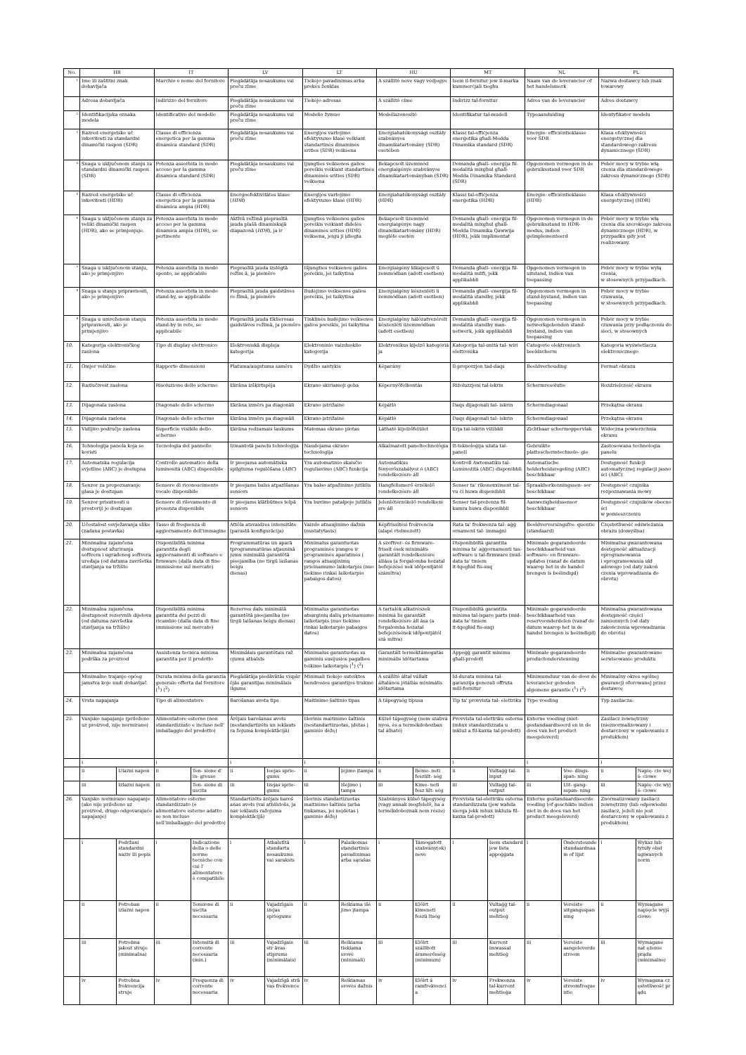| No. | HR | | IT | | LV | | LT | | HU | | MT | | NL | | PL | |
| --- | --- | --- | --- | --- | --- | --- | --- | --- | --- | --- | --- | --- | --- | --- | --- | --- |
| 1 | Ime ili zaštitni znak dobavljača | | Marchio o nome del fornitore | | Piegādātāja nosaukums vai preču zīme | | Tiekėjo pavadinimas arba prekės ženklas | | A szállító neve vagy védjegye | | Isem il-fornitur jew il-marka kummerċjali tiegħu | | Naam van de leverancier of het handelsmerk | | Nazwa dostawcy lub znak towarowy | |
| | Adresa dobavljača | | Indirizzo del fornitore | | Piegādātāja nosaukums vai preču zīme | | Tiekėjo adresas | | A szállító címe | | Indirizz tal-fornitur | | Adres van de leverancier | | Adres dostawcy | |
| 2 | Identifikacijska oznaka modela | | Identificativo del modello | | Piegādātāja nosaukums vai preču zīme | | Modelio žymuo | | Modellazonosító | | Identifikatur tal-mudell | | Typeaanduiding | | Identyfikator modelu | |
| 3 | Razred energetske uč inkovitosti za standardni dinamički raspon (SDR) | | Classe di efficienza energetica per la gamma dinamica standard (SDR) | | Piegādātāja nosaukums vai preču zīme | | Energijos vartojimo efektyvumo klasė veikiant standartinės dinaminės srities (SDR) veiksena | | Energiahatékonysági osztály szabványos dinamikatartomány (SDR) esetében | | Klassi tal-effiċjenza enerġetika għall-Medda Dinamika standard (SDR) | | Energie- efficiëntieklasse voor SDR | | Klasa efektywności energetycznej dla standardowego zakresu dynamicznego (SDR) | |
| 4 | Snaga u uključenom stanju za standardni dinamički raspon (SDR) | | Potenza assorbita in modo acceso per la gamma dinamica standard (SDR) | | Piegādātāja nosaukums vai preču zīme | | Įjungties veiksenos galios poreikis veikiant standartinės dinaminės srities (SDR) veiksena | | Bekapcsolt üzemmód energiaigénye szabványos dinamikatartományban (SDR) | | Domanda għall- enerġija fil-modalità mixgħul għall-Medda Dinamika Standard (SDR) | | Opgenomen vermogen in de gebruiksstand voor SDR | | Pobór mocy w trybie włą czenia dla standardowego zakresu dynamicznego (SDR) | |
| 5 | Razred energetske uč inkovitosti (HDR) | | Classe di efficienza energetica per la gamma dinamica ampia (HDR) | | Energoefektivitātes klase ( HDR ) | | Energijos vartojimo efektyvumo klasė (HDR) | | Energiahatékonysági osztály (HDR) | | Klassi tal-effiċjenza enerġetika (HDR) | | Energie- efficiëntieklasse (HDR) | | Klasa efektywności energetycznej (HDR) | |
| 6 | Snaga u uključenom stanju za veliki dinamički raspon (HDR), ako se primjenjuje. | | Potenza assorbita in modo acceso per la gamma dinamica ampia (HDR), se pertinente | | Aktīvā režīmā pieprasītā jauda plašā dinamiskajā diapazonā ( HDR ), ja ir | | Įjungties veiksenos galios poreikis veikiant didelės dinaminės srities (HDR) veiksena, jeigu ji įdiegta | | Bekapcsolt üzemmód energiaigénye nagy dinamikatartomány (HDR) megléte esetén | | Domanda għall- enerġija fil-modalità mixgħul għall-Medda Dinamika Qawwija (HDR), jekk implimentat | | Opgenomen vermogen in de gebruiksstand in HDR-modus, indien geïmplementeerd | | Pobór mocy w trybie włą czenia dla szerokiego zakresu dynamicznego (HDR), w przypadku gdy jest realizowany. | |
| 7 | Snaga u isključenom stanju, ako je primjenjivo | | Potenza assorbita in modo spento, se applicabile | | Pieprasītā jauda izslēgtā režīm ā, ja piemēro | | Išjungties veiksenos galios poreikis, jei taikytina | | Energiaigény kikapcsolt ü zemmódban (adott esetben) | | Domanda għall- enerġija fil-modalità mitfi, jekk applikabbli | | Opgenomen vermogen in uitstand, indien van toepassing | | Pobór mocy w trybie wyłą czenia, w stosownych przypadkach. | |
| 8 | Snaga u stanju pripravnosti, ako je primjenjivo | | Potenza assorbita in modo stand-by, se applicabile | | Pieprasītā jauda gaidstāves re žīmā, ja piemēro | | Budėjimo veiksenos galios poreikis, jei taikytina | | Energiaigény készenléti ü zemmódban (adott esetben) | | Domanda għall- enerġija fil-modalità standby, jekk applikabbli | | Opgenomen vermogen in stand-bystand, indien van toepassing | | Pobór mocy w trybie czuwania, w stosownych przypadkach. | |
| 9 | Snaga u umreženom stanju pripravnosti, ako je primjenjivo | | Potenza assorbita in modo stand-by in rete, se applicabile | | Pieprasītā jauda tīklierosas gaidstāves režīmā, ja piemēro | | Tinklinės budėjimo veiksenos galios poreikis, jei taikytina | | Energiaigény hálózatvezérelt készenléti üzemmódban (adott esetben) | | Domanda għall- enerġija fil-modalità standby man-netwerk, jekk applikabbli | | Opgenomen vermogen in netwerkgebonden stand-bystand, indien van toepassing | | Pobór mocy w trybie czuwania przy podłączeniu do sieci, w stosownych | |
| 10. | Kategorija elektroničkog zaslona | | Tipo di display elettronico | | Elektroniskā displeja kategorija | | Elektroninio vaizduoklio kategorija | | Elektronikus kijelző kategóriá ja | | Kategorija tal-unità tal- wiri elettronika | | Categorie elektronisch beeldscherm | | Kategoria wyświetlacza elektronicznego | |
| 11. | Omjer veličine | | Rapporto dimensioni | | Platuma/augstuma samērs | | Dydžio santykis | | Képarány | | Il-proporzjon tad-daqs | | Beeldverhouding | | Format obrazu | |
| 12. | Razlučivost zaslona | | Risoluzione dello schermo | | Ekrāna izšķirtspēja | | Ekrano skiriamoji geba | | Képernyőfelbontás | | Riżoluzzjoni tal-iskrin | | Schermresolutie | | Rozdzielczość ekranu | |
| 13. | Dijagonala zaslona | | Diagonale dello schermo | | Ekrāna izmērs pa diagonāli | | Ekrano įstrižainė | | Képátló | | Daqs dijagonali tal- iskrin | | Schermdiagonaal | | Przekątna ekranu | |
| 14. | Dijagonala zaslona | | Diagonale dello schermo | | Ekrāna izmērs pa diagonāli | | Ekrano įstrižainė | | Képátló | | Daqs dijagonali tal- iskrin | | Schermdiagonaal | | Przekątna ekranu | |
| 15. | Vidljivo područje zaslona | | Superficie visibile dello schermo | | Ekrāna redzamais laukums | | Matomas ekrano plotas | | Látható kijelzőfelület | | Erja tal-iskrin viżibbli | | Zichtbaar schermoppervlak | | Widoczna powierzchnia ekranu | |
| 16. | Tehnologija panela koja se koristi | | Tecnologia del pannello | | Izmantotā paneļu tehnoloģija | | Naudojama ekrano technologija | | Alkalmazott paneltechnológia | | It-teknoloġija użata tal- panell | | Gebruikte platteschermtechnolo- gie | | Zastosowana technologia panelu | |
| 17. | Automatska regulacija svjetline (ABC) je dostupna | | Controllo automatico della luminosità (ABC) disponibile | | Ir pieejama automātiska spilgtuma regulēšana ( ABC ) | | Yra automatinio skaisčio reguliavimo (ABC) funkcija | | Automatikus fényerőszabályoz ó (ABC) rendelkezésre áll | | Kontroll Awtomatiku tal-Luminożità (ABC) disponibbli | | Automatische helderheidsregeling (ABC) beschikbaar | | Dostępność funkcji automatycznej regulacji jasno ści (ABC) | |
| 18. | Senzor za prepoznavanje glasa je dostupan | | Sensore di riconoscimento vocale disponibile | | Ir pieejams balss atpazīšanas sensors | | Yra balso atpažinimo jutiklis | | Hangfelismerő érzékelő rendelkezésre áll | | Senser ta' rikonoxximent tal-vu ċi huwa disponibbli | | Spraakherkenningssen- sor beschikbaar | | Dostępność czujnika rozpoznawania mowy | |
| 19. | Senzor prisutnosti u prostoriji je dostupan | | Sensore di rilevamento di presenza disponibile | | Ir pieejams klātbūtnes telpā sensors | | Yra buvimo patalpoje jutiklis | | Jelenlétérzékelő rendelkezé sre áll | | Senser tal-preżenza fil- kamra huwa disponibbli | | Aanwezigheidssensor beschikbaar | | Dostępność czujników obecno ści w pomieszczeniu | |
| 20. | Učestalost osvježavanja slike (zadana postavka) | | Tasso di frequenza di aggiornamento dell'immagine | | Attēla atsvaidzes intensitāte (parastā konfigurācija) | | Vaizdo atnaujinimo dažnis (nustatytasis) | | Képfrissítési frekvencia (alapé rtelmezett) | | Rata ta' frekwenza tal- aġġ ornament tal- immaġni | | Beeldverversingsfre- quentie (standaard) | | Częstotliwość odświeżania obrazu (domyślna) | |
| 21. | Minimalna zajamčena dostupnost ažuriranja softvera i ugrađenog softvera uređaja (od datuma završetka stavljanja na tržište | | Disponibilità minima garantita degli aggiornamenti di software e firmware (dalla data di fine immissione sul mercato) | | Programmatūras un aparā tprogrammatūras atjauninā jumu minimālā garantētā pieejamība (no tirgū laišanas beigu dienas) | | Minimalus garantuotas programinės įrangos ir programinės aparatinės į rangos atnaujinimų prieinamumo laikotarpis (nuo tiekimo rinkai laikotarpio pabaigos datos) | | A szoftver- és firmware- frissít ések minimális garantált rendelkezésre állása (a forgalomba hozatal befejezésé nek időpontjától számítva) | | Disponibbiltà garantita minima ta' aġġornamenti tas- software u tal-firmware (mid-data ta' tmiem it-tqegħid fis-suq | | Minimale gegarandeerde beschikbaarheid van software- en firmware-updates (vanaf de datum waarop het in de handel brengen is beëindigd) | | Minimalna gwarantowana dostępność aktualizacji oprogramowania i oprogramowania ukł adowego (od daty zakoń czenia wprowadzania do obrotu) | |
| 22. | Minimalna zajamčena dostupnost rezervnih dijelova (od datuma završetka stavljanja na tržište) | | Disponibilità minima garantita dei pezzi di ricambio (dalla data di fine immissione sul mercato) | | Rezerves daļu minimālā garantētā pieejamība (no tirgū laišanas beigu dienas) | | Minimalus garantuotas atsarginių dalių prieinamumo laikotarpis (nuo tiekimo rinkai laikotarpio pabaigos datos) | | A tartalék alkatrészek minimá lis garantált rendelkezésre áll ása (a forgalomba hozatal befejezésének időpontjától szá mítva) | | Disponibbiltà garantita minima tal-ispare parts (mid-data ta' tmiem it-tqegħid fis-suq) | | Minimale gegarandeerde beschikbaarheid van reserveonderdelen (vanaf de datum waarop het in de handel brengen is beëindigd) | | Minimalna gwarantowana dostępność części zamiennych (od daty zakończenia wprowadzania do obrotu) | |
| 23. | Minimalna zajamčena podrška za proizvod | | Assistenza tecnica minima garantita per il prodotto | | Minimālais garantētais raž ojumu atbalsts | | Minimalus garantuotas su gaminiu susijusios pagalbos teikimo laikotarpis (<sup>1</sup>) (<sup>2</sup>) | | Garantált terméktámogatás minimális időtartama | | Appoġġ garantit minimu għall-prodott | | Minimale gegarandeerde productondersteuning | | Minimalne gwarantowane serwisowanie produktu | |
| | Minimalno trajanje općeg jamstva koje nudi dobavljač | | Durata minima della garanzia generale offerta dal fornitore (<sup>1</sup>) (<sup>2</sup>) | | Piegādātāja piedāvātās vispār ējās garantijas minimālais ilgums | | Minimali tiekėjo suteiktos bendrosios garantijos trukmė | | A szállító által vállalt általános jótállás minimális időtartama | | Id-durata minima tal-garanzija ġenerali offruta mill-fornitur | | Minimumduur van de door de leverancier geboden algemene garantie (<sup>1</sup>) (<sup>2</sup>) | | Minimalny okres ogólnej gwarancji oferowanej przez dostawcę | |
| 24. | Vrsta napajanja | | Tipo di alimentatore | | Barošanas avota tips | | Maitinimo šaltinio tipas | | A tápegység típusa | | Tip ta' provvista tal- elettriku | | Type voeding | | Typ zasilacza: | |
| 25. | Vanjsko napajanje (priloženo uz proizvod, nije normirano) | | Alimentatore esterno (non standardizzato e incluso nell' imballaggio del prodotto) | | Ārējais barošanas avots (nestandartizēts un iekļauts ra žojuma komplektācijā) | | Išorinis maitinimo šaltinis (nestandartizuotas, įdėtas į gaminio dėžę) | | Külső tápegység (nem szabvá nyos, és a termékdobozban tal álható) | | Provvista tal-elettriku esterna (mhux standardizzata u inkluż a fil-kaxxa tal-prodott) | | Externe voeding (niet-gestandaardiseerd en in de doos van het product meegeleverd) | | Zasilacz zewnętrzny (nieznormalizowany i dostarczony w opakowaniu z produktem) | |
| | i | | i | | i | | i | | i | | i | | i | | i | |
| | ii | Ulazni napon | ii | Ten- sione d' in- gresso | ii | Ieejas sprie- gums | ii | Įėjimo įtampa | ii | Beme- neti feszült- ség | ii | Vultaġġ tal-input | ii | Voe- dings- span- ning | ii | Napię- cie wej ś- ciowe |
| | iii | Izlazni napon | iii | Ten- sione di uscita | iii | Izejas sprie- gums | iii | Išėjimo į tampa | iii | Kime- neti fesz ült- ség | iii | Vultaġġ tal-output | iii | Uit- gang- sspan- ning | iii | Napię- cie wyj ś- ciowe |
| 26. | Vanjsko normirano napajanje (ako nije priloženo uz proizvod, drugo odgovarajuće napajanje) | | Alimentatore esterno standardizzato (o alimentatore esterno adatto se non incluso nell'imballaggio del prodotto) | | Standartizēts ārējais baroš anas avots (vai atbilstošs, ja nav iekļauts ražojuma komplektācijā) | | Išorinis standartizuotas maitinimo šaltinis (arba tinkamas, jei neįdėtas į gaminio dėžę) | | Szabványos külső tápegység (vagy annak megfelelő, ha a termékdoboznak nem része) | | Provvista tal-elettriku esterna standardizzata (jew waħda xierqa jekk mhux inkluża fil-kaxxa tal-prodott) | | Externe gestandaardiseerde voeding (of geschikte indien niet in de doos van het product meegeleverd) | | Znormalizowany zasilacz zewnętrzny (lub odpowiedni zasilacz, jeżeli nie jest dostarczony w opakowaniu z produktem) | |
| | i | Podržani standardni naziv ili popis | i | Indicazione della o delle norme tecniche con cui l' alimentatore è compatibile | i | Atbalstītā standarta nosaukums vai saraksts | i | Palaikomas standartinis pavadinimas arba sąrašas | i | Támogatott szabvány(ok) neve | i | Isem standard jew lista appoġġata | i | Ondersteunde standaardnaam of lijst | i | Wykaz lub tytuły obsł ugiwanych norm |
| | ii | Potreban izlazni napon | ii | Tensione di uscita necessaria | ii | Vajadzīgais izejas spriegums | ii | Reikiama išė jimo įtampa | ii | Előírt kimeneti feszü ltség | ii | Vultaġġ tal-output meħtieġ | ii | Vereiste uitgangsspanning | ii | Wymagane napięcie wyjś ciowe |
| | iii | Potrebna jakost struje (minimalna) | iii | Intensità di corrente necessaria (min.) | iii | Vajadzīgais str āvas stiprums (minimālais) | iii | Reikiama tiekiama srovė (minimali) | iii | Előírt szállított áramerősség (minimum) | iii | Kurrent imwassal meħtieġ | iii | Vereiste aangeleverde stroom | iii | Wymagane nat ężenie prądu (minimalne) |
| | iv | Potrebna frekvencija struje | iv | Frequenza di corrente necessaria | iv | Vajadzīgā strā vas frekvence | iv | Reikiamas srovės dažnis | iv | Előírt á ramfrekvencia | iv | Frekwenza tal-kurrent meħtieġa | iv | Vereiste stroomfrequentie | iv | Wymagana cz ęstotliwość pr ądu |